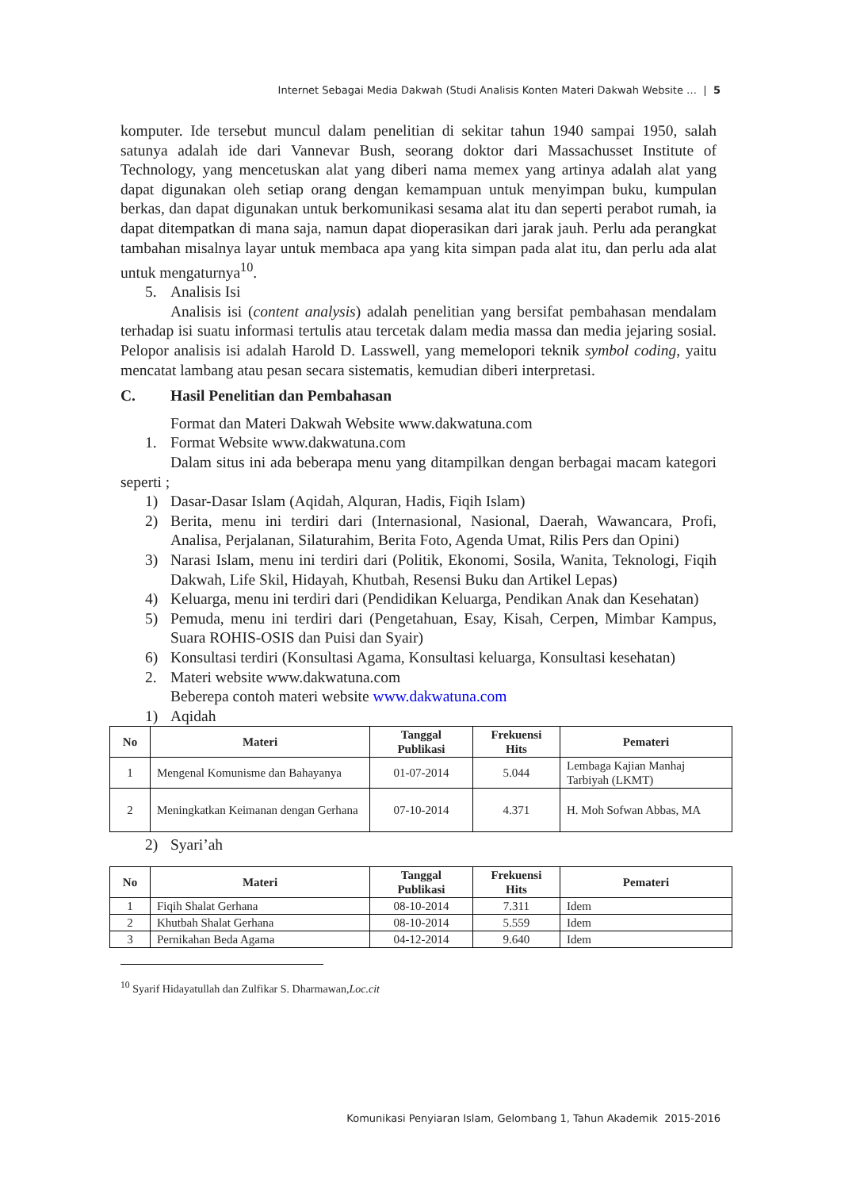Internet Sebagai Media Dakwah (Studi Analisis Konten Materi Dakwah Website … | 5
komputer. Ide tersebut muncul dalam penelitian di sekitar tahun 1940 sampai 1950, salah satunya adalah ide dari Vannevar Bush, seorang doktor dari Massachusset Institute of Technology, yang mencetuskan alat yang diberi nama memex yang artinya adalah alat yang dapat digunakan oleh setiap orang dengan kemampuan untuk menyimpan buku, kumpulan berkas, dan dapat digunakan untuk berkomunikasi sesama alat itu dan seperti perabot rumah, ia dapat ditempatkan di mana saja, namun dapat dioperasikan dari jarak jauh. Perlu ada perangkat tambahan misalnya layar untuk membaca apa yang kita simpan pada alat itu, dan perlu ada alat untuk mengaturnya<sup>10</sup>.
5. Analisis Isi
Analisis isi (content analysis) adalah penelitian yang bersifat pembahasan mendalam terhadap isi suatu informasi tertulis atau tercetak dalam media massa dan media jejaring sosial. Pelopor analisis isi adalah Harold D. Lasswell, yang memelopori teknik symbol coding, yaitu mencatat lambang atau pesan secara sistematis, kemudian diberi interpretasi.
C. Hasil Penelitian dan Pembahasan
Format dan Materi Dakwah Website www.dakwatuna.com
1. Format Website www.dakwatuna.com
Dalam situs ini ada beberapa menu yang ditampilkan dengan berbagai macam kategori seperti ;
1) Dasar-Dasar Islam (Aqidah, Alquran, Hadis, Fiqih Islam)
2) Berita, menu ini terdiri dari (Internasional, Nasional, Daerah, Wawancara, Profi, Analisa, Perjalanan, Silaturahim, Berita Foto, Agenda Umat, Rilis Pers dan Opini)
3) Narasi Islam, menu ini terdiri dari (Politik, Ekonomi, Sosila, Wanita, Teknologi, Fiqih Dakwah, Life Skil, Hidayah, Khutbah, Resensi Buku dan Artikel Lepas)
4) Keluarga, menu ini terdiri dari (Pendidikan Keluarga, Pendikan Anak dan Kesehatan)
5) Pemuda, menu ini terdiri dari (Pengetahuan, Esay, Kisah, Cerpen, Mimbar Kampus, Suara ROHIS-OSIS dan Puisi dan Syair)
6) Konsultasi terdiri (Konsultasi Agama, Konsultasi keluarga, Konsultasi kesehatan)
2. Materi website www.dakwatuna.com
Beberepa contoh materi website www.dakwatuna.com
1) Aqidah
| No | Materi | Tanggal Publikasi | Frekuensi Hits | Pemateri |
| --- | --- | --- | --- | --- |
| 1 | Mengenal Komunisme dan Bahayanya | 01-07-2014 | 5.044 | Lembaga Kajian Manhaj Tarbiyah (LKMT) |
| 2 | Meningkatkan Keimanan dengan Gerhana | 07-10-2014 | 4.371 | H. Moh Sofwan Abbas, MA |
2) Syari’ah
| No | Materi | Tanggal Publikasi | Frekuensi Hits | Pemateri |
| --- | --- | --- | --- | --- |
| 1 | Fiqih Shalat Gerhana | 08-10-2014 | 7.311 | Idem |
| 2 | Khutbah Shalat Gerhana | 08-10-2014 | 5.559 | Idem |
| 3 | Pernikahan Beda Agama | 04-12-2014 | 9.640 | Idem |
<sup>10</sup> Syarif Hidayatullah dan Zulfikar S. Dharmawan,Loc.cit
Komunikasi Penyiaran Islam, Gelombang 1, Tahun Akademik 2015-2016